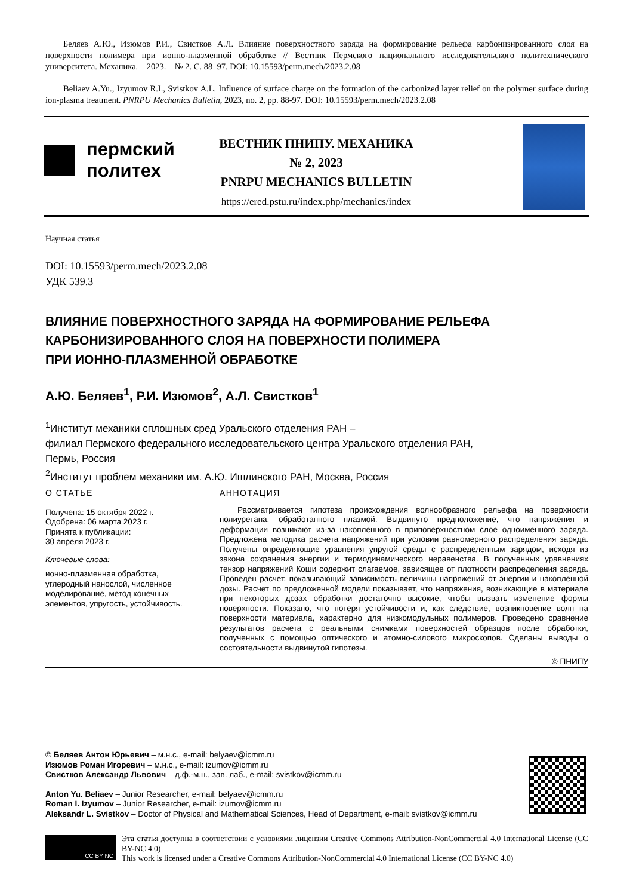Беляев А.Ю., Изюмов Р.И., Свистков А.Л. Влияние поверхностного заряда на формирование рельефа карбонизированного слоя на поверхности полимера при ионно-плазменной обработке // Вестник Пермского национального исследовательского политехнического университета. Механика. – 2023. – № 2. С. 88–97. DOI: 10.15593/perm.mech/2023.2.08
Beliaev A.Yu., Izyumov R.I., Svistkov A.L. Influence of surface charge on the formation of the carbonized layer relief on the polymer surface during ion-plasma treatment. PNRPU Mechanics Bulletin, 2023, no. 2, pp. 88-97. DOI: 10.15593/perm.mech/2023.2.08
пермский
политех
ВЕСТНИК ПНИПУ. МЕХАНИКА
№ 2, 2023
PNRPU MECHANICS BULLETIN
https://ered.pstu.ru/index.php/mechanics/index
Научная статья
DOI: 10.15593/perm.mech/2023.2.08
УДК 539.3
ВЛИЯНИЕ ПОВЕРХНОСТНОГО ЗАРЯДА НА ФОРМИРОВАНИЕ РЕЛЬЕФА
КАРБОНИЗИРОВАННОГО СЛОЯ НА ПОВЕРХНОСТИ ПОЛИМЕРА
ПРИ ИОННО-ПЛАЗМЕННОЙ ОБРАБОТКЕ
А.Ю. Беляев<sup>1</sup>, Р.И. Изюмов<sup>2</sup>, А.Л. Свистков<sup>1</sup>
<sup>1</sup> Институт механики сплошных сред Уральского отделения РАН –
филиал Пермского федерального исследовательского центра Уральского отделения РАН,
Пермь, Россия
<sup>2</sup> Институт проблем механики им. А.Ю. Ишлинского РАН, Москва, Россия
О СТАТЬЕ
Получена: 15 октября 2022 г.
Одобрена: 06 марта 2023 г.
Принята к публикации:
30 апреля 2023 г.
Ключевые слова:
ионно-плазменная обработка, углеродный нанослой, численное моделирование, метод конечных элементов, упругость, устойчивость.
АННОТАЦИЯ
Рассматривается гипотеза происхождения волнообразного рельефа на поверхности полиуретана, обработанного плазмой. Выдвинуто предположение, что напряжения и деформации возникают из-за накопленного в приповерхностном слое одноименного заряда. Предложена методика расчета напряжений при условии равномерного распределения заряда. Получены определяющие уравнения упругой среды с распределенным зарядом, исходя из закона сохранения энергии и термодинамического неравенства. В полученных уравнениях тензор напряжений Коши содержит слагаемое, зависящее от плотности распределения заряда. Проведен расчет, показывающий зависимость величины напряжений от энергии и накопленной дозы. Расчет по предложенной модели показывает, что напряжения, возникающие в материале при некоторых дозах обработки достаточно высокие, чтобы вызвать изменение формы поверхности. Показано, что потеря устойчивости и, как следствие, возникновение волн на поверхности материала, характерно для низкомодульных полимеров. Проведено сравнение результатов расчета с реальными снимками поверхностей образцов после обработки, полученных с помощью оптического и атомно-силового микроскопов. Сделаны выводы о состоятельности выдвинутой гипотезы.
© ПНИПУ
© Беляев Антон Юрьевич – м.н.с., e-mail: belyaev@icmm.ru
Изюмов Роман Игоревич – м.н.с., e-mail: izumov@icmm.ru
Свистков Александр Львович – д.ф.-м.н., зав. лаб., e-mail: svistkov@icmm.ru
Anton Yu. Beliaev – Junior Researcher, e-mail: belyaev@icmm.ru
Roman I. Izyumov – Junior Researcher, e-mail: izumov@icmm.ru
Aleksandr L. Svistkov – Doctor of Physical and Mathematical Sciences, Head of Department, e-mail: svistkov@icmm.ru
CC BY NC
Эта статья доступна в соответствии с условиями лицензии Creative Commons Attribution-NonCommercial 4.0 International License (CC BY-NC 4.0)
This work is licensed under a Creative Commons Attribution-NonCommercial 4.0 International License (CC BY-NC 4.0)